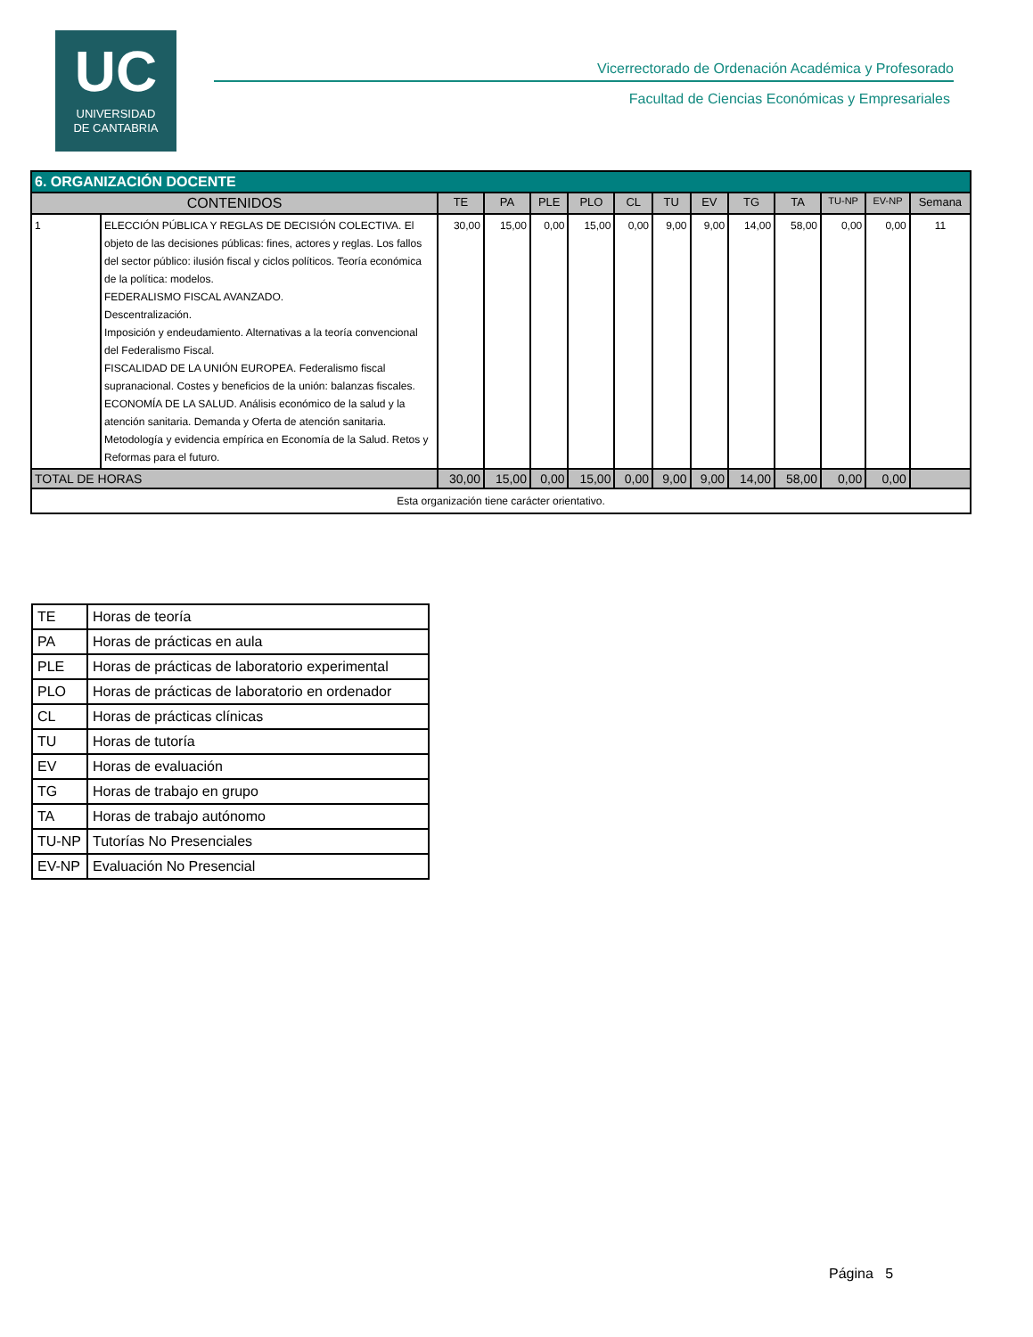UC
UNIVERSIDAD
DE CANTABRIA
Vicerrectorado de Ordenación Académica y Profesorado
Facultad de Ciencias Económicas y Empresariales
| 6. ORGANIZACIÓN DOCENTE | | | | | | | | | | | | | |
| CONTENIDOS | | TE | PA | PLE | PLO | CL | TU | EV | TG | TA | TU-NP | EV-NP | Semana |
| 1 | ELECCIÓN PÚBLICA Y REGLAS DE DECISIÓN COLECTIVA. El objeto de las decisiones públicas: fines, actores y reglas. Los fallos del sector público: ilusión fiscal y ciclos políticos. Teoría económica de la política: modelos. FEDERALISMO FISCAL AVANZADO. Descentralización. Imposición y endeudamiento. Alternativas a la teoría convencional del Federalismo Fiscal. FISCALIDAD DE LA UNIÓN EUROPEA. Federalismo fiscal supranacional. Costes y beneficios de la unión: balanzas fiscales. ECONOMÍA DE LA SALUD. Análisis económico de la salud y la atención sanitaria. Demanda y Oferta de atención sanitaria. Metodología y evidencia empírica en Economía de la Salud. Retos y Reformas para el futuro. | 30,00 | 15,00 | 0,00 | 15,00 | 0,00 | 9,00 | 9,00 | 14,00 | 58,00 | 0,00 | 0,00 | 11 |
| TOTAL DE HORAS | | 30,00 | 15,00 | 0,00 | 15,00 | 0,00 | 9,00 | 9,00 | 14,00 | 58,00 | 0,00 | 0,00 | |
| Esta organización tiene carácter orientativo. | | | | | | | | | | | | | |
| TE | Horas de teoría |
| PA | Horas de prácticas en aula |
| PLE | Horas de prácticas de laboratorio experimental |
| PLO | Horas de prácticas de laboratorio en ordenador |
| CL | Horas de prácticas clínicas |
| TU | Horas de tutoría |
| EV | Horas de evaluación |
| TG | Horas de trabajo en grupo |
| TA | Horas de trabajo autónomo |
| TU-NP | Tutorías No Presenciales |
| EV-NP | Evaluación No Presencial |
Página 5